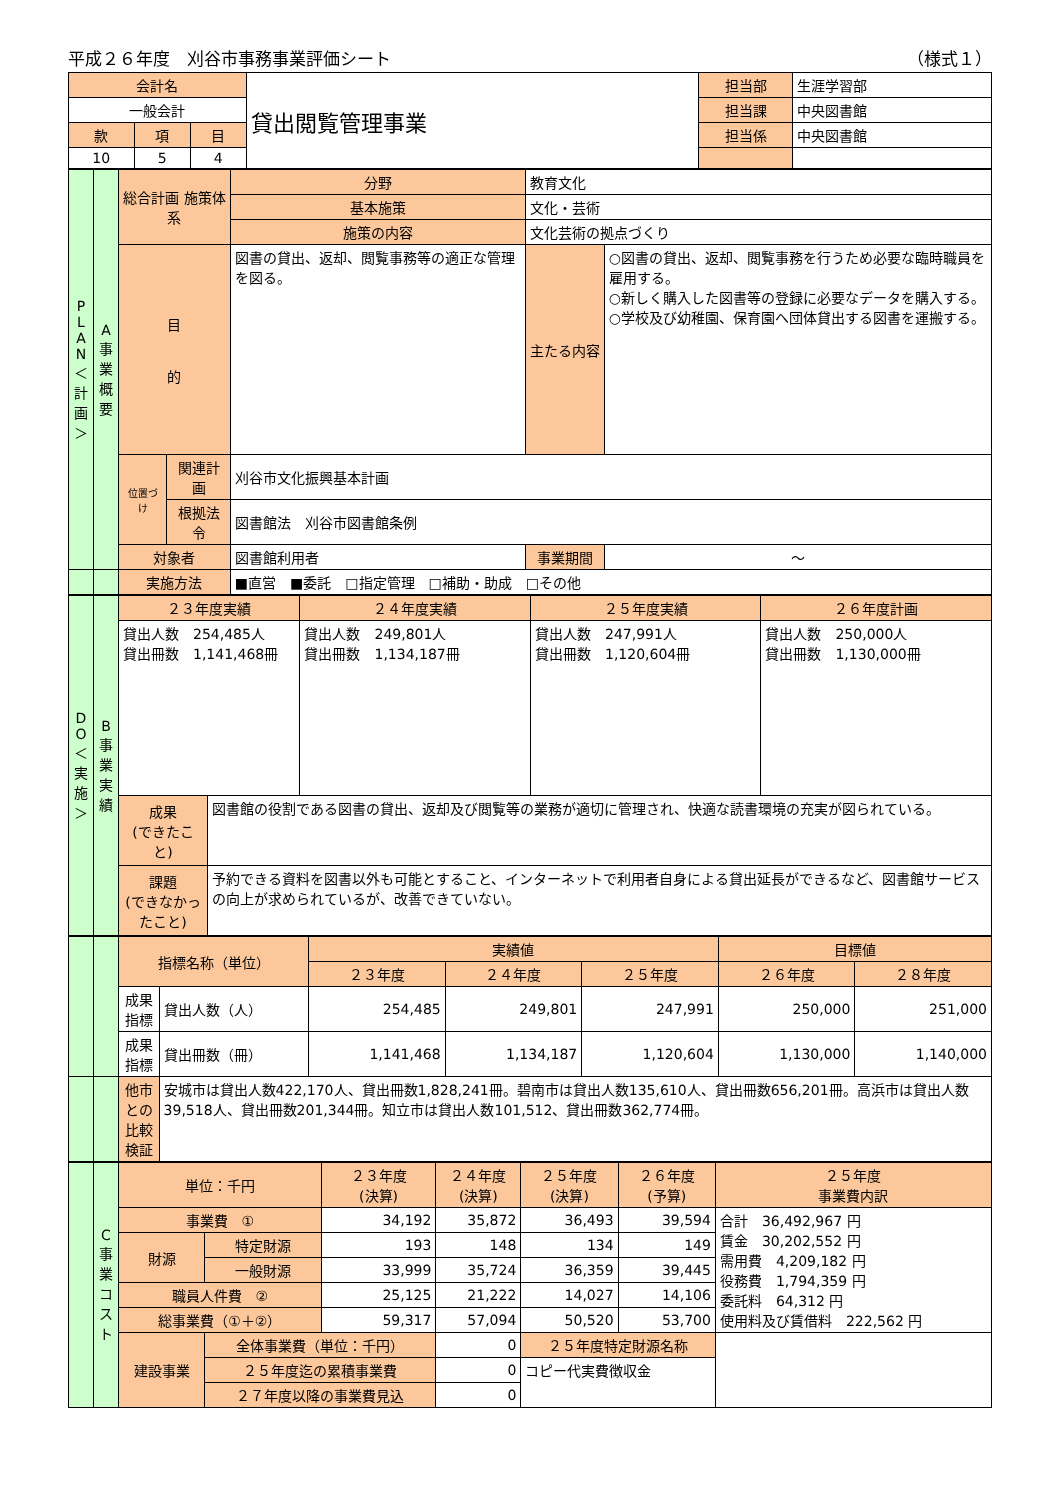平成２６年度　刈谷市事務事業評価シート （様式１）
| 会計名 | | | 貸出閲覧管理事業 | 担当部 | 生涯学習部 |
| 一般会計 | | | | 担当課 | 中央図書館 |
| 款 | 項 | 目 | | 担当係 | 中央図書館 |
| 10 | 5 | 4 | | | |
| P L A N ＜計画＞ | A 事業概要 | 総合計画 施策体系 | | 分野 | 教育文化 | | |
| | | | | 基本施策 | 文化・芸術 | | |
| | | | | 施策の内容 | 文化芸術の拠点づくり | | |
| | | 目 的 | | 図書の貸出、返却、閲覧事務等の適正な管理を図る。 | | 主たる内容 | ○図書の貸出、返却、閲覧事務を行うため必要な臨時職員を雇用する。 ○新しく購入した図書等の登録に必要なデータを購入する。 ○学校及び幼稚園、保育園へ団体貸出する図書を運搬する。 |
| | | 位置づけ | 関連計画 | 刈谷市文化振興基本計画 | | | |
| | | | 根拠法令 | 図書館法 刈谷市図書館条例 | | | |
| | | 対象者 | | 図書館利用者 | | 事業期間 | ～ |
| | | 実施方法 | | ■直営 ■委託 □指定管理 □補助・助成 □その他 | | | |
| D O ＜実施＞ | B 事業実績 | ２３年度実績 | | ２４年度実績 | ２５年度実績 | ２６年度計画 |
| | | 貸出人数 254,485人 貸出冊数 1,141,468冊 | | 貸出人数 249,801人 貸出冊数 1,134,187冊 | 貸出人数 247,991人 貸出冊数 1,120,604冊 | 貸出人数 250,000人 貸出冊数 1,130,000冊 |
| | | 成果 (できたこと) | 図書館の役割である図書の貸出、返却及び閲覧等の業務が適切に管理され、快適な読書環境の充実が図られている。 | | | |
| | | 課題 (できなかったこと) | 予約できる資料を図書以外も可能とすること、インターネットで利用者自身による貸出延長ができるなど、図書館サービスの向上が求められているが、改善できていない。 | | | |
| | | 指標名称（単位） | | 実績値 | | | 目標値 | |
| | | | | ２３年度 | ２４年度 | ２５年度 | ２６年度 | ２８年度 |
| | | 成果指標 | 貸出人数（人） | 254,485 | 249,801 | 247,991 | 250,000 | 251,000 |
| | | 成果指標 | 貸出冊数（冊） | 1,141,468 | 1,134,187 | 1,120,604 | 1,130,000 | 1,140,000 |
| | | 他市との 比較検証 | 安城市は貸出人数422,170人、貸出冊数1,828,241冊。碧南市は貸出人数135,610人、貸出冊数656,201冊。高浜市は貸出人数39,518人、貸出冊数201,344冊。知立市は貸出人数101,512、貸出冊数362,774冊。 | | | | | |
| | C 事業コスト | 単位：千円 | | ２３年度 (決算) | ２４年度 (決算) | ２５年度 (決算) | ２６年度 (予算) | ２５年度 事業費内訳 |
| | | 事業費 ① | | 34,192 | 35,872 | 36,493 | 39,594 | 合計 36,492,967 円 賃金 30,202,552 円 需用費 4,209,182 円 役務費 1,794,359 円 委託料 64,312 円 使用料及び賃借料 222,562 円 |
| | | 財源 | 特定財源 | 193 | 148 | 134 | 149 | |
| | | | 一般財源 | 33,999 | 35,724 | 36,359 | 39,445 | |
| | | 職員人件費 ② | | 25,125 | 21,222 | 14,027 | 14,106 | |
| | | 総事業費（①＋②） | | 59,317 | 57,094 | 50,520 | 53,700 | |
| | | 建設事業 | 全体事業費（単位：千円） | | 0 | ２５年度特定財源名称 | | |
| | | | ２５年度迄の累積事業費 | | 0 | コピー代実費徴収金 | | |
| | | | ２７年度以降の事業費見込 | | 0 | | | |